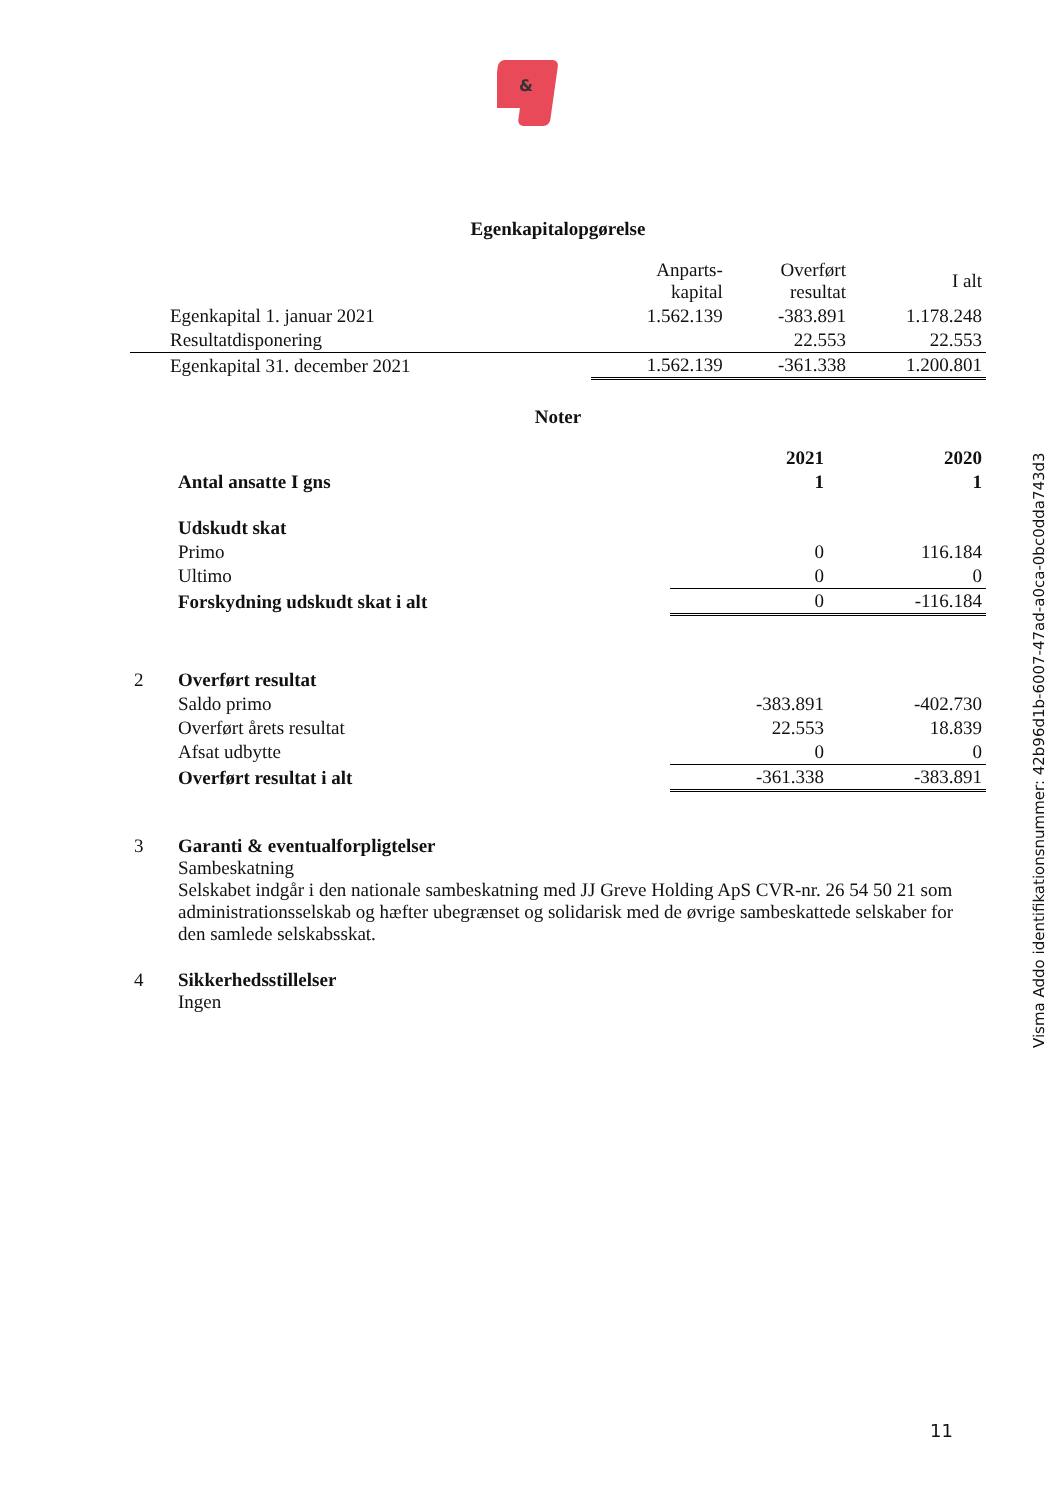&
Egenkapitalopgørelse
| | Anparts- kapital | Overført resultat | I alt |
| --- | --- | --- | --- |
| Egenkapital 1. januar 2021 | 1.562.139 | -383.891 | 1.178.248 |
| Resultatdisponering | | 22.553 | 22.553 |
| Egenkapital 31. december 2021 | 1.562.139 | -361.338 | 1.200.801 |
Noter
| | | 2021 | 2020 |
| | Antal ansatte I gns | 1 | 1 |
| | Udskudt skat | | |
| | Primo | 0 | 116.184 |
| | Ultimo | 0 | 0 |
| | Forskydning udskudt skat i alt | 0 | -116.184 |
| 2 | Overført resultat | | |
| | Saldo primo | -383.891 | -402.730 |
| | Overført årets resultat | 22.553 | 18.839 |
| | Afsat udbytte | 0 | 0 |
| | Overført resultat i alt | -361.338 | -383.891 |
| 3 | Garanti & eventualforpligtelser Sambeskatning Selskabet indgår i den nationale sambeskatning med JJ Greve Holding ApS CVR-nr. 26 54 50 21 som administrationsselskab og hæfter ubegrænset og solidarisk med de øvrige sambeskattede selskaber for den samlede selskabsskat. | | |
| 4 | Sikkerhedsstillelser Ingen | | |
Visma Addo identifikationsnummer: 42b96d1b-6007-47ad-a0ca-0bc0dda743d3
11